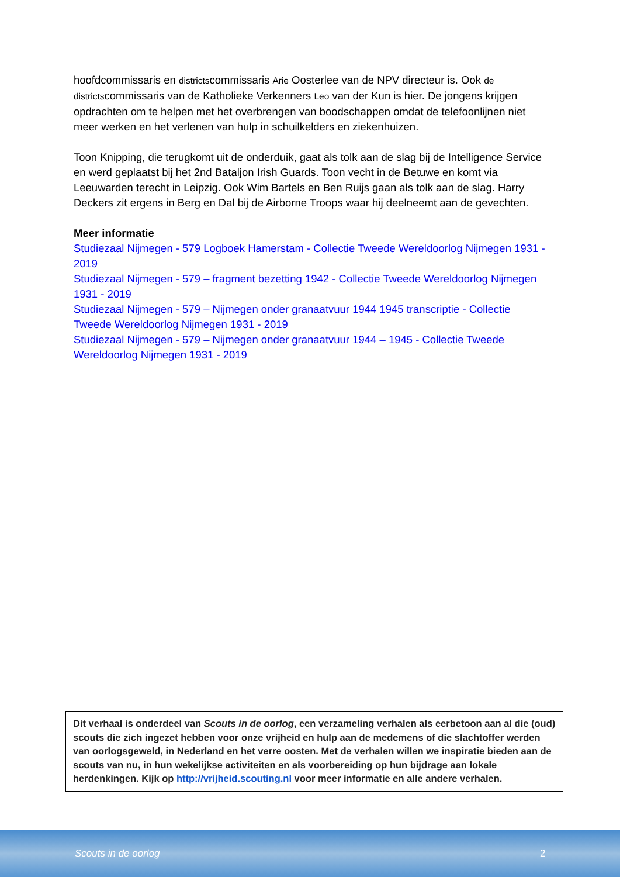hoofdcommissaris en districtscommissaris Arie Oosterlee van de NPV directeur is. Ook de districtscommissaris van de Katholieke Verkenners Leo van der Kun is hier. De jongens krijgen opdrachten om te helpen met het overbrengen van boodschappen omdat de telefoonlijnen niet meer werken en het verlenen van hulp in schuilkelders en ziekenhuizen.
Toon Knipping, die terugkomt uit de onderduik, gaat als tolk aan de slag bij de Intelligence Service en werd geplaatst bij het 2nd Bataljon Irish Guards. Toon vecht in de Betuwe en komt via Leeuwarden terecht in Leipzig. Ook Wim Bartels en Ben Ruijs gaan als tolk aan de slag. Harry Deckers zit ergens in Berg en Dal bij de Airborne Troops waar hij deelneemt aan de gevechten.
Meer informatie
Studiezaal Nijmegen - 579 Logboek Hamerstam - Collectie Tweede Wereldoorlog Nijmegen 1931 - 2019
Studiezaal Nijmegen - 579 – fragment bezetting 1942 - Collectie Tweede Wereldoorlog Nijmegen 1931 - 2019
Studiezaal Nijmegen - 579 – Nijmegen onder granaatvuur 1944 1945 transcriptie - Collectie Tweede Wereldoorlog Nijmegen 1931 - 2019
Studiezaal Nijmegen - 579 – Nijmegen onder granaatvuur 1944 – 1945 - Collectie Tweede Wereldoorlog Nijmegen 1931 - 2019
Dit verhaal is onderdeel van Scouts in de oorlog, een verzameling verhalen als eerbetoon aan al die (oud) scouts die zich ingezet hebben voor onze vrijheid en hulp aan de medemens of die slachtoffer werden van oorlogsgeweld, in Nederland en het verre oosten. Met de verhalen willen we inspiratie bieden aan de scouts van nu, in hun wekelijkse activiteiten en als voorbereiding op hun bijdrage aan lokale herdenkingen. Kijk op http://vrijheid.scouting.nl voor meer informatie en alle andere verhalen.
Scouts in de oorlog 2